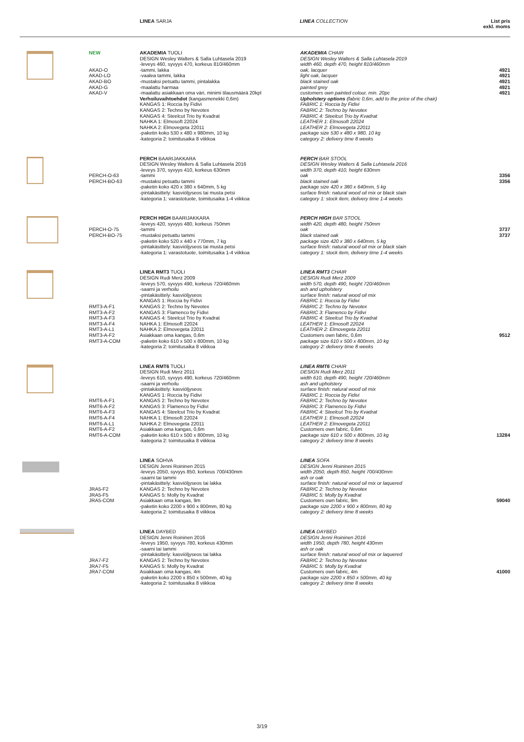LINEA SARJA LINEA COLLECTION List pris
exkl. moms
| | NEW | AKADEMIA TUOLI DESIGN Wesley Walters & Salla Luhtasela 2019 -leveys 460, syvyys 470, korkeus 810/460mm | AKADEMIA CHAIR DESIGN Wesley Walters & Salla Luhtasela 2019 width 460, depth 470, height 810/460mm | |
| | AKAD-O AKAD-LO AKAD-BO AKAD-G AKAD-V | -tammi, lakka -vaalea tammi, lakka -mustaksi petsattu tammi, pintalakka -maalattu harmaa -maalattu asiakkaan oma väri, minimi tilausmäärä 20kpl Verhoiluvaihtoehdot (kangasmenekki 0,6m) KANGAS 1: Roccia by Fidivi KANGAS 2: Techno by Nevotex KANGAS 4: Steelcut Trio by Kvadrat NAHKA 1: Elmosoft 22024 NAHKA 2: Elmovegeta 22011 -paketin koko 530 x 480 x 980mm, 10 kg -kategoria 2: toimitusaika 8 viikkoa | oak, lacquer light oak, lacquer black stained oak painted grey customers own painted colour, min. 20pc Upholstery options (fabric 0,6m, add to the price of the chair) FABRIC 1: Roccia by Fidivi FABRIC 2: Techno by Nevotex FABRIC 4: Steelcut Trio by Kvadrat LEATHER 1: Elmosoft 22024 LEATHER 2: Elmovegeta 22011 package size 530 x 480 x 980, 10 kg category 2: delivery time 8 weeks | 4921 4921 4921 4921 4921 |
| | PERCH-O-63 PERCH-BO-63 | PERCH BAARIJAKKARA DESIGN Wesley Walters & Salla Luhtasela 2016 -leveys 370, syvyys 410, korkeus 630mm -tammi -mustaksi petsattu tammi -paketin koko 420 x 380 x 640mm, 5 kg -pintakäsittely: kasviöljyseos tai musta petsi -kategoria 1: varastotuote, toimitusaika 1-4 viikkoa | PERCH BAR STOOL DESIGN Wesley Walters & Salla Luhtasela 2016 width 370, depth 410, height 630mm oak black stained oak package size 420 x 380 x 640mm, 5 kg surface finish: natural wood oil mix or black stain category 1: stock item, delivery time 1-4 weeks | 3356 3356 |
| | PERCH-O-75 PERCH-BO-75 | PERCH HIGH BAARIJAKKARA -leveys 420, syvyys 480, korkeus 750mm -tammi -mustaksi petsattu tammi -paketin koko 520 x 440 x 770mm, 7 kg -pintakäsittely: kasviöljyseos tai musta petsi -kategoria 1: varastotuote, toimitusaika 1-4 viikkoa | PERCH HIGH BAR STOOL width 420, depth 480, height 750mm oak black stained oak package size 420 x 380 x 640mm, 5 kg surface finish: natural wood oil mix or black stain category 1: stock item, delivery time 1-4 weeks | 3737 3737 |
| | RMT3-A-F1 RMT3-A-F2 RMT3-A-F3 RMT3-A-F4 RMT3-A-L1 RMT3-A-F2 RMT3-A-COM | LINEA RMT3 TUOLI DESIGN Rudi Merz 2009 -leveys 570, syvyys 490, korkeus 720/460mm -saarni ja verhoilu -pintakäsittely: kasviöljyseos KANGAS 1: Roccia by Fidivi KANGAS 2: Techno by Nevotex KANGAS 3: Flamenco by Fidivi KANGAS 4: Steelcut Trio by Kvadrat NAHKA 1: Elmosoft 22024 NAHKA 2: Elmovegeta 22011 Asiakkaan oma kangas, 0,6m -paketin koko 610 x 500 x 800mm, 10 kg -kategoria 2: toimitusaika 8 viikkoa | LINEA RMT3 CHAIR DESIGN Rudi Merz 2009 width 570, depth 490, height 720/460mm ash and upholstery surface finish: natural wood oil mix FABRIC 1: Roccia by Fidivi FABRIC 2: Techno by Nevotex FABRIC 3: Flamenco by Fidivi FABRIC 4: Steelcut Trio by Kvadrat LEATHER 1: Elmosoft 22024 LEATHER 2: Elmovegeta 22011 Customers own fabric, 0,6m package size 610 x 500 x 800mm, 10 kg category 2: delivery time 8 weeks | 9512 |
| | RMT6-A-F1 RMT6-A-F2 RMT6-A-F3 RMT6-A-F4 RMT6-A-L1 RMT6-A-F2 RMT6-A-COM | LINEA RMT6 TUOLI DESIGN Rudi Merz 2011 -leveys 610, syvyys 490, korkeus 720/460mm -saarni ja verhoilu -pintakäsittely: kasviöljyseos KANGAS 1: Roccia by Fidivi KANGAS 2: Techno by Nevotex KANGAS 3: Flamenco by Fidivi KANGAS 4: Steelcut Trio by Kvadrat NAHKA 1: Elmosoft 22024 NAHKA 2: Elmovegeta 22011 Asiakkaan oma kangas, 0,6m -paketin koko 610 x 500 x 800mm, 10 kg -kategoria 2: toimitusaika 8 viikkoa | LINEA RMT6 CHAIR DESIGN Rudi Merz 2011 width 610, depth 490, height 720/460mm ash and upholstery surface finish: natural wood oil mix FABRIC 1: Roccia by Fidivi FABRIC 2: Techno by Nevotex FABRIC 3: Flamenco by Fidivi FABRIC 4: Steelcut Trio by Kvadrat LEATHER 1: Elmosoft 22024 LEATHER 2: Elmovegeta 22011 Customers own fabric, 0,6m package size 610 x 500 x 800mm, 10 kg category 2: delivery time 8 weeks | 13284 |
| | JRA5-F2 JRA5-F5 JRA5-COM | LINEA SOHVA DESIGN Jenni Roininen 2015 -leveys 2050, syvyys 850, korkeus 700/430mm -saarni tai tammi -pintakäsittely: kasviöljyseos tai lakka KANGAS 2: Techno by Nevotex KANGAS 5: Molly by Kvadrat Asiakkaan oma kangas, 9m -paketin koko 2200 x 900 x 800mm, 80 kg -kategoria 2: toimitusaika 8 viikkoa | LINEA SOFA DESIGN Jenni Roininen 2015 width 2050, depth 850, height 700/430mm ash or oak surface finish: natural wood oil mix or laquered FABRIC 2: Techno by Nevotex FABRIC 5: Molly by Kvadrat Customers own fabric, 9m package size 2200 x 900 x 800mm, 80 kg category 2: delivery time 8 weeks | 59040 |
| | JRA7-F2 JRA7-F5 JRA7-COM | LINEA DAYBED DESIGN Jenni Roininen 2016 -leveys 1950, syvyys 780, korkeus 430mm -saarni tai tammi -pintakäsittely: kasviöljyseos tai lakka KANGAS 2: Techno by Nevotex KANGAS 5: Molly by Kvadrat Asiakkaan oma kangas, 4m -paketin koko 2200 x 850 x 500mm, 40 kg -kategoria 2: toimitusaika 8 viikkoa | LINEA DAYBED DESIGN Jenni Roininen 2016 width 1950, depth 780, height 430mm ash or oak surface finish: natural wood oil mix or laquered FABRIC 2: Techno by Nevotex FABRIC 5: Molly by Kvadrat Customers own fabric, 4m package size 2200 x 850 x 500mm, 40 kg category 2: delivery time 8 weeks | 41000 |
3/19